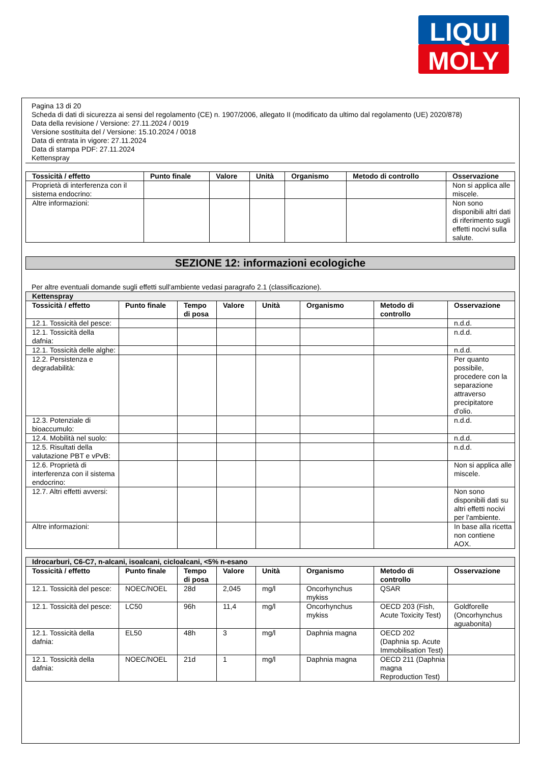LIQUI
MOLY
Pagina 13 di 20
Scheda di dati di sicurezza ai sensi del regolamento (CE) n. 1907/2006, allegato II (modificato da ultimo dal regolamento (UE) 2020/878)
Data della revisione / Versione: 27.11.2024 / 0019
Versione sostituita del / Versione: 15.10.2024 / 0018
Data di entrata in vigore: 27.11.2024
Data di stampa PDF: 27.11.2024
Kettenspray
| Tossicità / effetto | Punto finale | Valore | Unità | Organismo | Metodo di controllo | Osservazione |
| --- | --- | --- | --- | --- | --- | --- |
| Proprietà di interferenza con il sistema endocrino: | | | | | | Non si applica alle miscele. |
| Altre informazioni: | | | | | | Non sono disponibili altri dati di riferimento sugli effetti nocivi sulla salute. |
SEZIONE 12: informazioni ecologiche
Per altre eventuali domande sugli effetti sull'ambiente vedasi paragrafo 2.1 (classificazione).
| Kettenspray | | | | | | | |
| Tossicità / effetto | Punto finale | Tempo di posa | Valore | Unità | Organismo | Metodo di controllo | Osservazione |
| 12.1. Tossicità del pesce: | | | | | | | n.d.d. |
| 12.1. Tossicità della dafnia: | | | | | | | n.d.d. |
| 12.1. Tossicità delle alghe: | | | | | | | n.d.d. |
| 12.2. Persistenza e degradabilità: | | | | | | | Per quanto possibile, procedere con la separazione attraverso precipitatore d'olio. |
| 12.3. Potenziale di bioaccumulo: | | | | | | | n.d.d. |
| 12.4. Mobilità nel suolo: | | | | | | | n.d.d. |
| 12.5. Risultati della valutazione PBT e vPvB: | | | | | | | n.d.d. |
| 12.6. Proprietà di interferenza con il sistema endocrino: | | | | | | | Non si applica alle miscele. |
| 12.7. Altri effetti avversi: | | | | | | | Non sono disponibili dati su altri effetti nocivi per l'ambiente. |
| Altre informazioni: | | | | | | | In base alla ricetta non contiene AOX. |
| Idrocarburi, C6-C7, n-alcani, isoalcani, cicloalcani, <5% n-esano | | | | | | | |
| Tossicità / effetto | Punto finale | Tempo di posa | Valore | Unità | Organismo | Metodo di controllo | Osservazione |
| 12.1. Tossicità del pesce: | NOEC/NOEL | 28d | 2,045 | mg/l | Oncorhynchus mykiss | QSAR | |
| 12.1. Tossicità del pesce: | LC50 | 96h | 11,4 | mg/l | Oncorhynchus mykiss | OECD 203 (Fish, Acute Toxicity Test) | Goldforelle (Oncorhynchus aguabonita) |
| 12.1. Tossicità della dafnia: | EL50 | 48h | 3 | mg/l | Daphnia magna | OECD 202 (Daphnia sp. Acute Immobilisation Test) | |
| 12.1. Tossicità della dafnia: | NOEC/NOEL | 21d | 1 | mg/l | Daphnia magna | OECD 211 (Daphnia magna Reproduction Test) | |